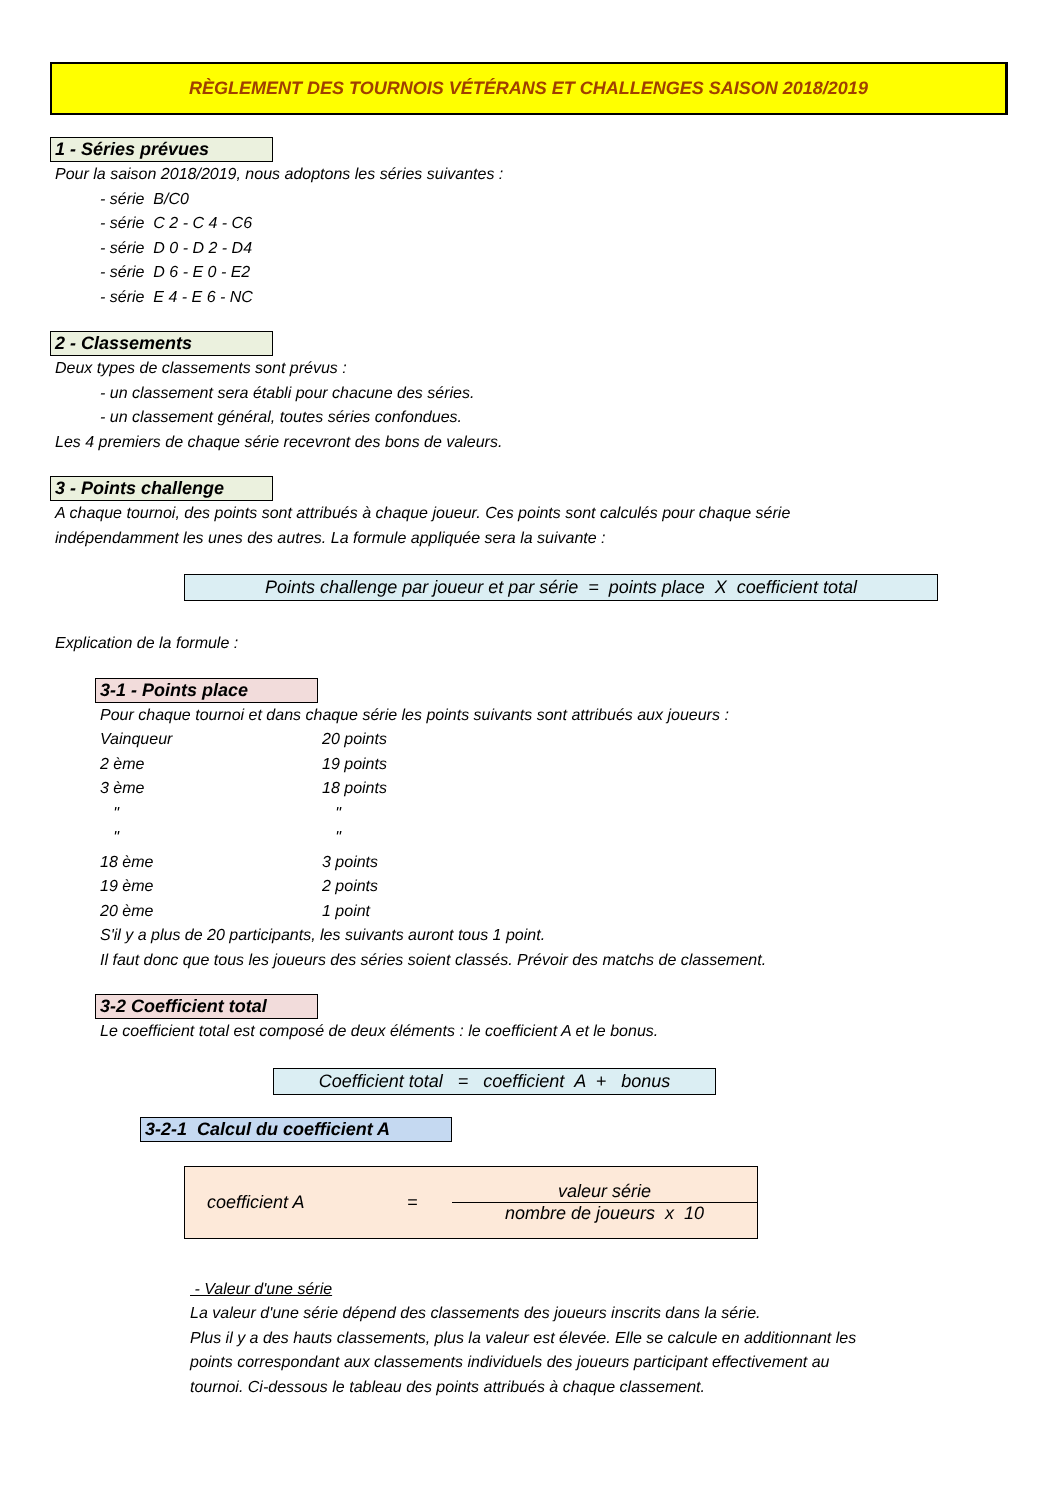RÈGLEMENT DES TOURNOIS VÉTÉRANS ET CHALLENGES SAISON 2018/2019
1 - Séries prévues
Pour la saison 2018/2019, nous adoptons les séries suivantes :
- série B/C0
- série C 2 - C 4 - C6
- série D 0 - D 2 - D4
- série D 6 - E 0 - E2
- série E 4 - E 6 - NC
2 - Classements
Deux types de classements sont prévus :
- un classement sera établi pour chacune des séries.
- un classement général, toutes séries confondues.
Les 4 premiers de chaque série recevront des bons de valeurs.
3 - Points challenge
A chaque tournoi, des points sont attribués à chaque joueur. Ces points sont calculés pour chaque série
indépendamment les unes des autres. La formule appliquée sera la suivante :
Points challenge par joueur et par série = points place X coefficient total
Explication de la formule :
3-1 - Points place
Pour chaque tournoi et dans chaque série les points suivants sont attribués aux joueurs :
| Vainqueur | 20 points |
| 2 ème | 19 points |
| 3 ème | 18 points |
| " | " |
| " | " |
| 18 ème | 3 points |
| 19 ème | 2 points |
| 20 ème | 1 point |
S'il y a plus de 20 participants, les suivants auront tous 1 point.
Il faut donc que tous les joueurs des séries soient classés. Prévoir des matchs de classement.
3-2 Coefficient total
Le coefficient total est composé de deux éléments : le coefficient A et le bonus.
Coefficient total = coefficient A + bonus
3-2-1 Calcul du coefficient A
coefficient A = valeur série
nombre de joueurs x 10
- Valeur d'une série
La valeur d'une série dépend des classements des joueurs inscrits dans la série.
Plus il y a des hauts classements, plus la valeur est élevée. Elle se calcule en additionnant les
points correspondant aux classements individuels des joueurs participant effectivement au
tournoi. Ci-dessous le tableau des points attribués à chaque classement.